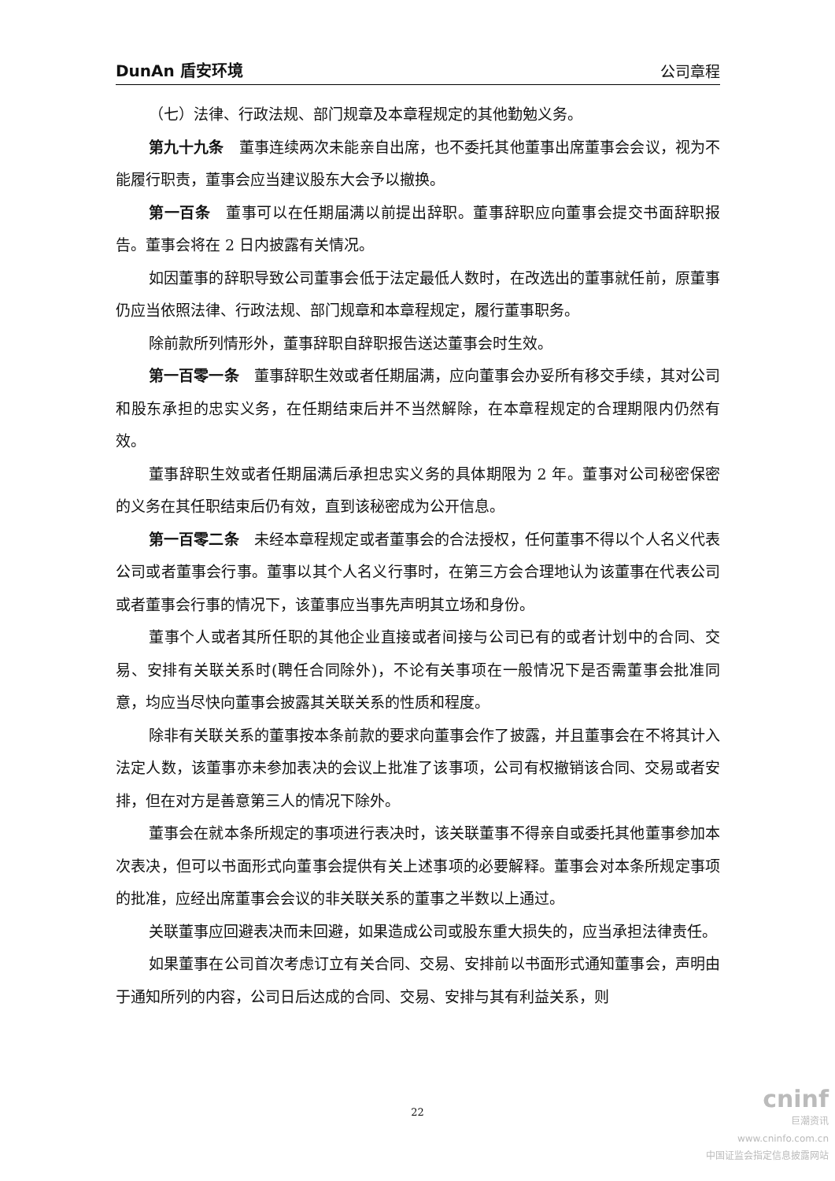DunAn 盾安环境 公司章程
（七）法律、行政法规、部门规章及本章程规定的其他勤勉义务。
第九十九条　董事连续两次未能亲自出席，也不委托其他董事出席董事会会议，视为不能履行职责，董事会应当建议股东大会予以撤换。
第一百条　董事可以在任期届满以前提出辞职。董事辞职应向董事会提交书面辞职报告。董事会将在 2 日内披露有关情况。
如因董事的辞职导致公司董事会低于法定最低人数时，在改选出的董事就任前，原董事仍应当依照法律、行政法规、部门规章和本章程规定，履行董事职务。
除前款所列情形外，董事辞职自辞职报告送达董事会时生效。
第一百零一条　董事辞职生效或者任期届满，应向董事会办妥所有移交手续，其对公司和股东承担的忠实义务，在任期结束后并不当然解除，在本章程规定的合理期限内仍然有效。
董事辞职生效或者任期届满后承担忠实义务的具体期限为 2 年。董事对公司秘密保密的义务在其任职结束后仍有效，直到该秘密成为公开信息。
第一百零二条　未经本章程规定或者董事会的合法授权，任何董事不得以个人名义代表公司或者董事会行事。董事以其个人名义行事时，在第三方会合理地认为该董事在代表公司或者董事会行事的情况下，该董事应当事先声明其立场和身份。
董事个人或者其所任职的其他企业直接或者间接与公司已有的或者计划中的合同、交易、安排有关联关系时(聘任合同除外)，不论有关事项在一般情况下是否需董事会批准同意，均应当尽快向董事会披露其关联关系的性质和程度。
除非有关联关系的董事按本条前款的要求向董事会作了披露，并且董事会在不将其计入法定人数，该董事亦未参加表决的会议上批准了该事项，公司有权撤销该合同、交易或者安排，但在对方是善意第三人的情况下除外。
董事会在就本条所规定的事项进行表决时，该关联董事不得亲自或委托其他董事参加本次表决，但可以书面形式向董事会提供有关上述事项的必要解释。董事会对本条所规定事项的批准，应经出席董事会会议的非关联关系的董事之半数以上通过。
关联董事应回避表决而未回避，如果造成公司或股东重大损失的，应当承担法律责任。
如果董事在公司首次考虑订立有关合同、交易、安排前以书面形式通知董事会，声明由于通知所列的内容，公司日后达成的合同、交易、安排与其有利益关系，则
22
cninf
巨潮资讯
www.cninfo.com.cn
中国证监会指定信息披露网站